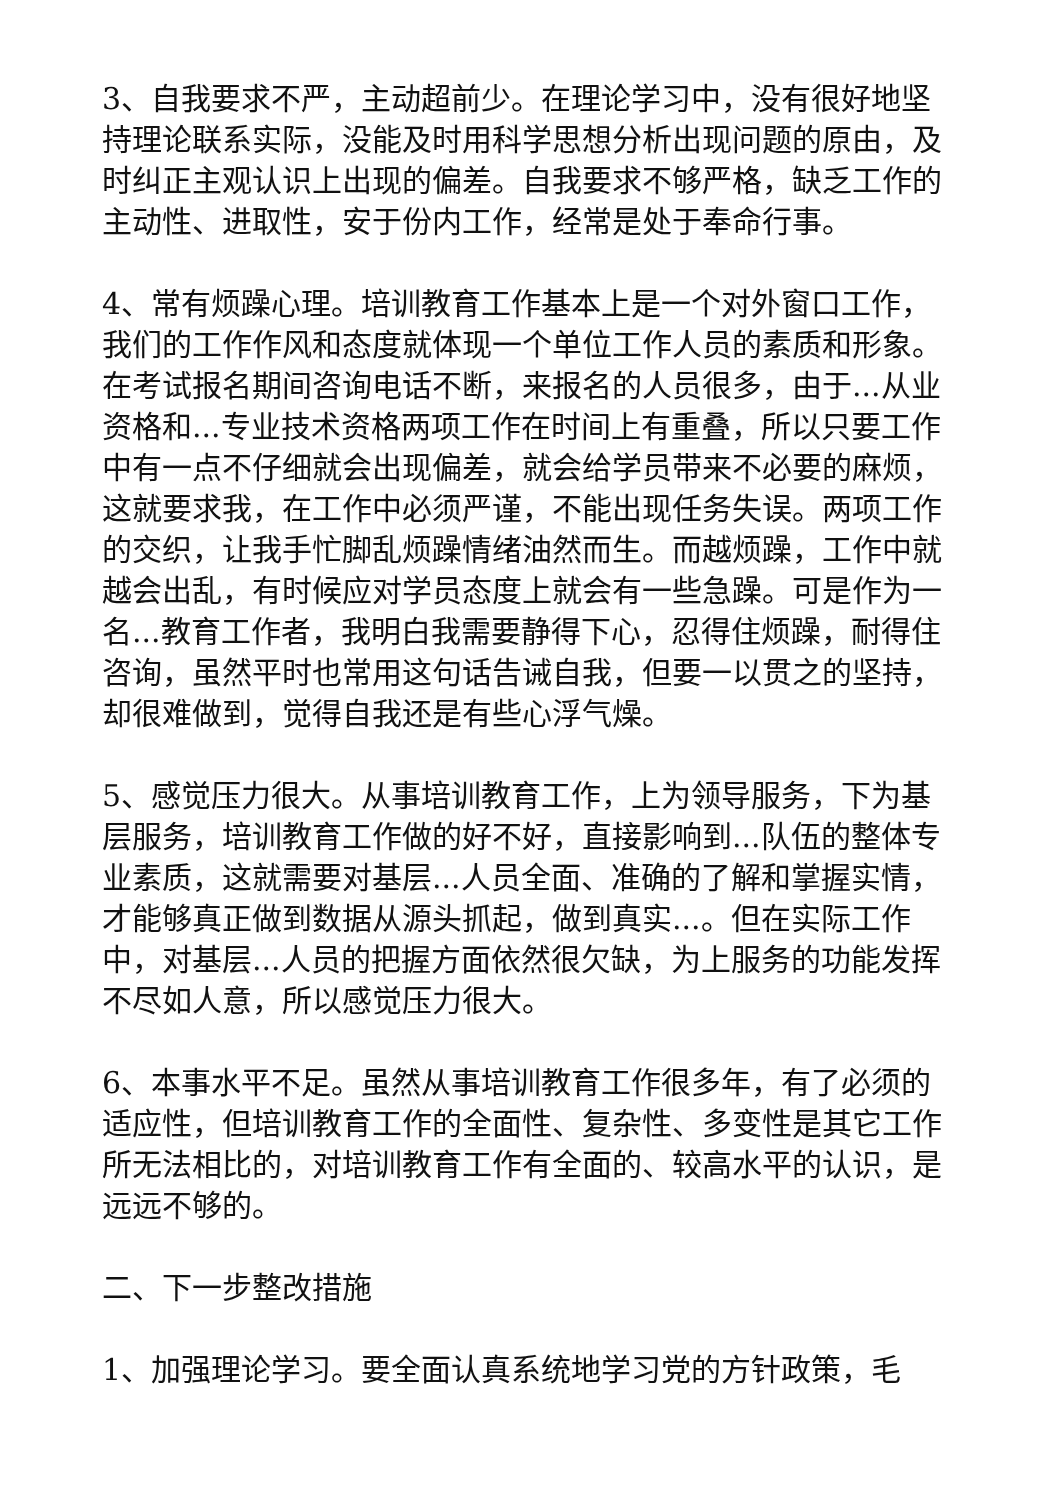3、自我要求不严，主动超前少。在理论学习中，没有很好地坚持理论联系实际，没能及时用科学思想分析出现问题的原由，及时纠正主观认识上出现的偏差。自我要求不够严格，缺乏工作的主动性、进取性，安于份内工作，经常是处于奉命行事。
4、常有烦躁心理。培训教育工作基本上是一个对外窗口工作，我们的工作作风和态度就体现一个单位工作人员的素质和形象。在考试报名期间咨询电话不断，来报名的人员很多，由于...从业资格和...专业技术资格两项工作在时间上有重叠，所以只要工作中有一点不仔细就会出现偏差，就会给学员带来不必要的麻烦，这就要求我，在工作中必须严谨，不能出现任务失误。两项工作的交织，让我手忙脚乱烦躁情绪油然而生。而越烦躁，工作中就越会出乱，有时候应对学员态度上就会有一些急躁。可是作为一名...教育工作者，我明白我需要静得下心，忍得住烦躁，耐得住咨询，虽然平时也常用这句话告诫自我，但要一以贯之的坚持，却很难做到，觉得自我还是有些心浮气燥。
5、感觉压力很大。从事培训教育工作，上为领导服务，下为基层服务，培训教育工作做的好不好，直接影响到...队伍的整体专业素质，这就需要对基层...人员全面、准确的了解和掌握实情，才能够真正做到数据从源头抓起，做到真实...。但在实际工作中，对基层...人员的把握方面依然很欠缺，为上服务的功能发挥不尽如人意，所以感觉压力很大。
6、本事水平不足。虽然从事培训教育工作很多年，有了必须的适应性，但培训教育工作的全面性、复杂性、多变性是其它工作所无法相比的，对培训教育工作有全面的、较高水平的认识，是远远不够的。
二、下一步整改措施
1、加强理论学习。要全面认真系统地学习党的方针政策，毛